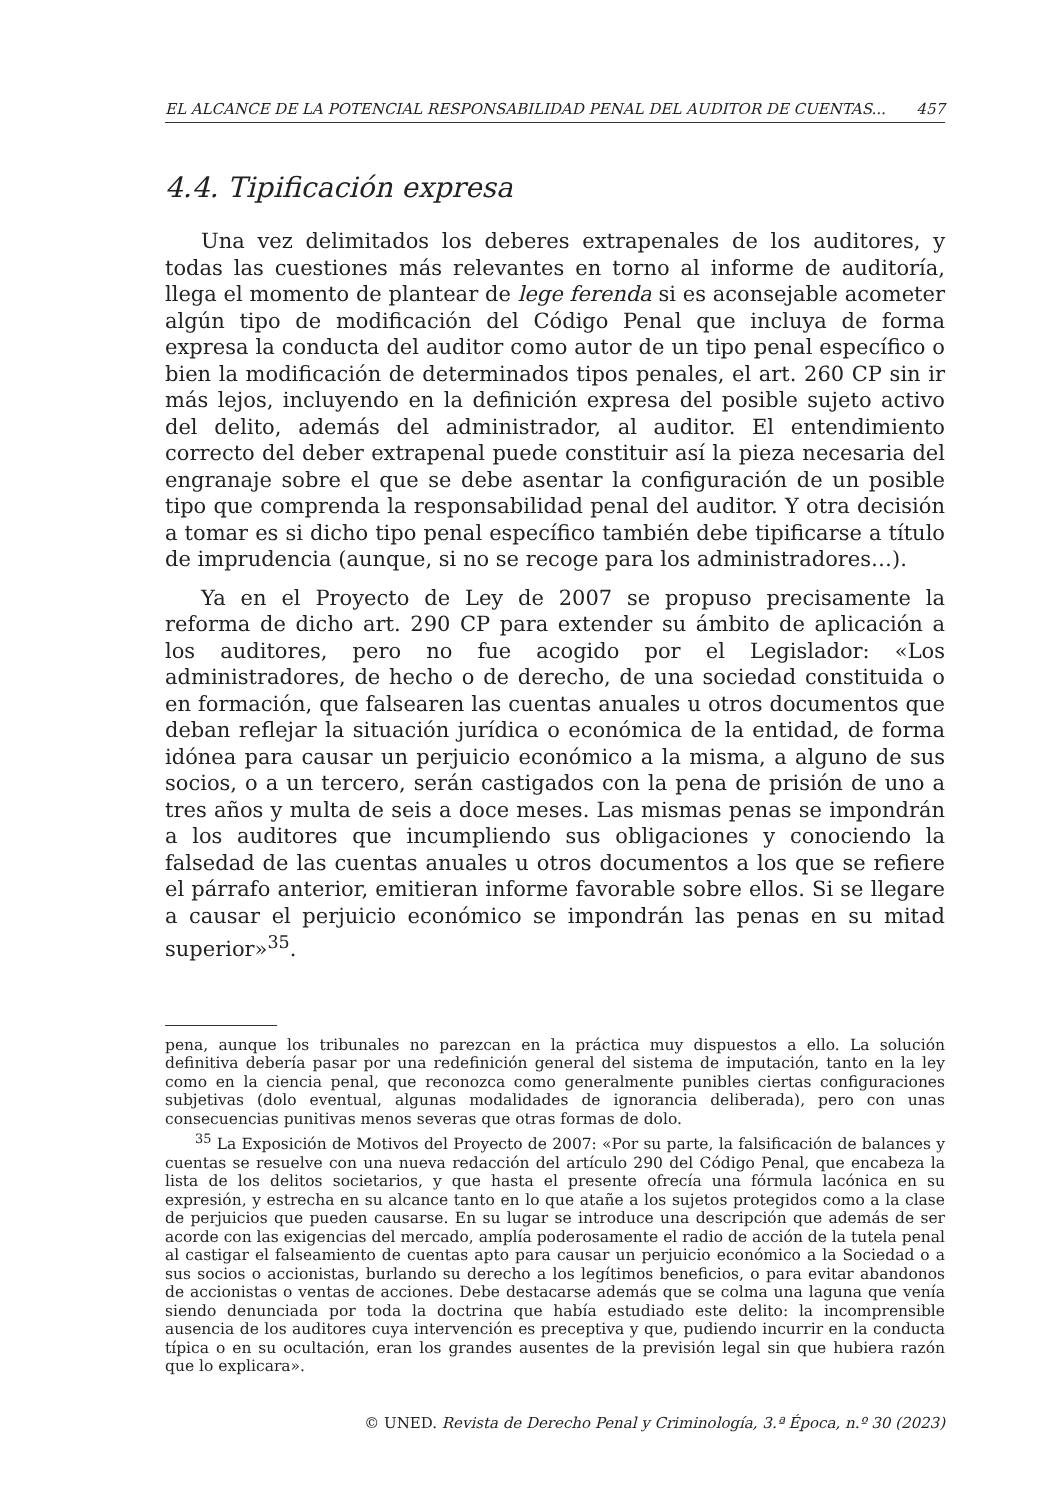EL ALCANCE DE LA POTENCIAL RESPONSABILIDAD PENAL DEL AUDITOR DE CUENTAS... 457
4.4. Tipificación expresa
Una vez delimitados los deberes extrapenales de los auditores, y todas las cuestiones más relevantes en torno al informe de auditoría, llega el momento de plantear de lege ferenda si es aconsejable acometer algún tipo de modificación del Código Penal que incluya de forma expresa la conducta del auditor como autor de un tipo penal específico o bien la modificación de determinados tipos penales, el art. 260 CP sin ir más lejos, incluyendo en la definición expresa del posible sujeto activo del delito, además del administrador, al auditor. El entendimiento correcto del deber extrapenal puede constituir así la pieza necesaria del engranaje sobre el que se debe asentar la configuración de un posible tipo que comprenda la responsabilidad penal del auditor. Y otra decisión a tomar es si dicho tipo penal específico también debe tipificarse a título de imprudencia (aunque, si no se recoge para los administradores…).
Ya en el Proyecto de Ley de 2007 se propuso precisamente la reforma de dicho art. 290 CP para extender su ámbito de aplicación a los auditores, pero no fue acogido por el Legislador: «Los administradores, de hecho o de derecho, de una sociedad constituida o en formación, que falsearen las cuentas anuales u otros documentos que deban reflejar la situación jurídica o económica de la entidad, de forma idónea para causar un perjuicio económico a la misma, a alguno de sus socios, o a un tercero, serán castigados con la pena de prisión de uno a tres años y multa de seis a doce meses. Las mismas penas se impondrán a los auditores que incumpliendo sus obligaciones y conociendo la falsedad de las cuentas anuales u otros documentos a los que se refiere el párrafo anterior, emitieran informe favorable sobre ellos. Si se llegare a causar el perjuicio económico se impondrán las penas en su mitad superior»<sup>35</sup>.
pena, aunque los tribunales no parezcan en la práctica muy dispuestos a ello. La solución definitiva debería pasar por una redefinición general del sistema de imputación, tanto en la ley como en la ciencia penal, que reconozca como generalmente punibles ciertas configuraciones subjetivas (dolo eventual, algunas modalidades de ignorancia deliberada), pero con unas consecuencias punitivas menos severas que otras formas de dolo.
<sup>35</sup> La Exposición de Motivos del Proyecto de 2007: «Por su parte, la falsificación de balances y cuentas se resuelve con una nueva redacción del artículo 290 del Código Penal, que encabeza la lista de los delitos societarios, y que hasta el presente ofrecía una fórmula lacónica en su expresión, y estrecha en su alcance tanto en lo que atañe a los sujetos protegidos como a la clase de perjuicios que pueden causarse. En su lugar se introduce una descripción que además de ser acorde con las exigencias del mercado, amplía poderosamente el radio de acción de la tutela penal al castigar el falseamiento de cuentas apto para causar un perjuicio económico a la Sociedad o a sus socios o accionistas, burlando su derecho a los legítimos beneficios, o para evitar abandonos de accionistas o ventas de acciones. Debe destacarse además que se colma una laguna que venía siendo denunciada por toda la doctrina que había estudiado este delito: la incomprensible ausencia de los auditores cuya intervención es preceptiva y que, pudiendo incurrir en la conducta típica o en su ocultación, eran los grandes ausentes de la previsión legal sin que hubiera razón que lo explicara».
© UNED. Revista de Derecho Penal y Criminología, 3.ª Época, n.º 30 (2023)